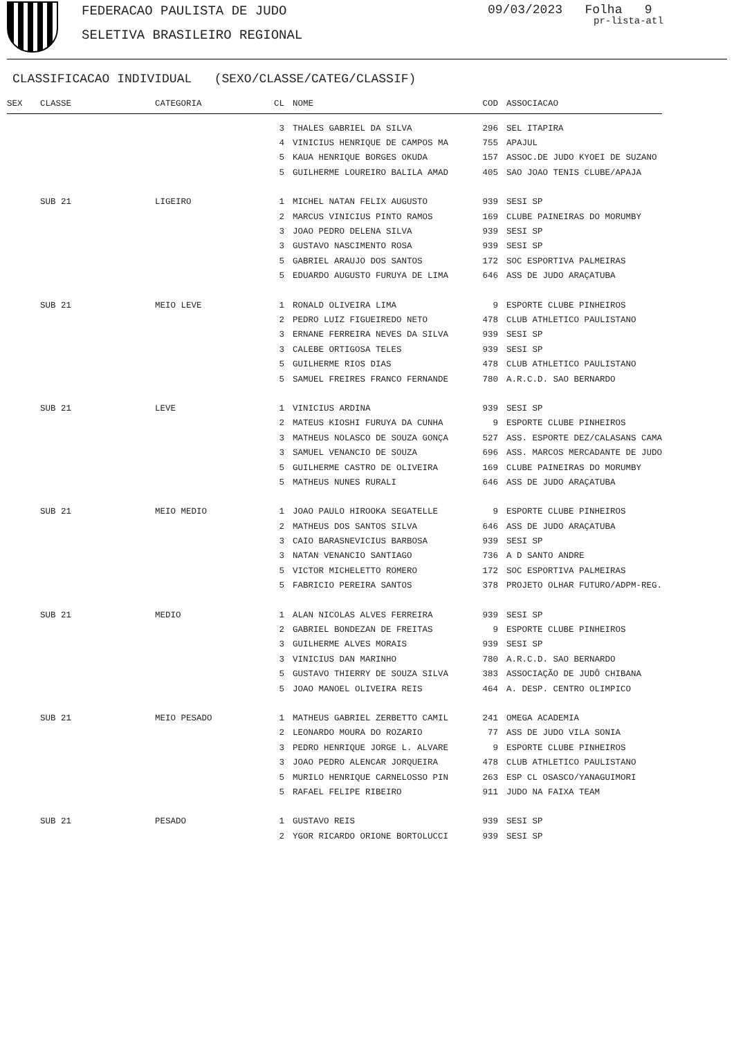FEDERACAO PAULISTA DE JUDO
SELETIVA BRASILEIRO REGIONAL
09/03/2023 Folha 9
pr-lista-atl
CLASSIFICACAO INDIVIDUAL (SEXO/CLASSE/CATEG/CLASSIF)
| SEX | CLASSE | CATEGORIA | CL | NOME | COD | ASSOCIACAO |
| --- | --- | --- | --- | --- | --- | --- |
| | | | 3 | THALES GABRIEL DA SILVA | 296 | SEL ITAPIRA |
| | | | 4 | VINICIUS HENRIQUE DE CAMPOS MA | 755 | APAJUL |
| | | | 5 | KAUA HENRIQUE BORGES OKUDA | 157 | ASSOC.DE JUDO KYOEI DE SUZANO |
| | | | 5 | GUILHERME LOUREIRO BALILA AMAD | 405 | SAO JOAO TENIS CLUBE/APAJA |
| | SUB 21 | LIGEIRO | 1 | MICHEL NATAN FELIX AUGUSTO | 939 | SESI SP |
| | | | 2 | MARCUS VINICIUS PINTO RAMOS | 169 | CLUBE PAINEIRAS DO MORUMBY |
| | | | 3 | JOAO PEDRO DELENA SILVA | 939 | SESI SP |
| | | | 3 | GUSTAVO NASCIMENTO ROSA | 939 | SESI SP |
| | | | 5 | GABRIEL ARAUJO DOS SANTOS | 172 | SOC ESPORTIVA PALMEIRAS |
| | | | 5 | EDUARDO AUGUSTO FURUYA DE LIMA | 646 | ASS DE JUDO ARAÇATUBA |
| | SUB 21 | MEIO LEVE | 1 | RONALD OLIVEIRA LIMA | 9 | ESPORTE CLUBE PINHEIROS |
| | | | 2 | PEDRO LUIZ FIGUEIREDO NETO | 478 | CLUB ATHLETICO PAULISTANO |
| | | | 3 | ERNANE FERREIRA NEVES DA SILVA | 939 | SESI SP |
| | | | 3 | CALEBE ORTIGOSA TELES | 939 | SESI SP |
| | | | 5 | GUILHERME RIOS DIAS | 478 | CLUB ATHLETICO PAULISTANO |
| | | | 5 | SAMUEL FREIRES FRANCO FERNANDE | 780 | A.R.C.D. SAO BERNARDO |
| | SUB 21 | LEVE | 1 | VINICIUS ARDINA | 939 | SESI SP |
| | | | 2 | MATEUS KIOSHI FURUYA DA CUNHA | 9 | ESPORTE CLUBE PINHEIROS |
| | | | 3 | MATHEUS NOLASCO DE SOUZA GONÇA | 527 | ASS. ESPORTE DEZ/CALASANS CAMA |
| | | | 3 | SAMUEL VENANCIO DE SOUZA | 696 | ASS. MARCOS MERCADANTE DE JUDO |
| | | | 5 | GUILHERME CASTRO DE OLIVEIRA | 169 | CLUBE PAINEIRAS DO MORUMBY |
| | | | 5 | MATHEUS NUNES RURALI | 646 | ASS DE JUDO ARAÇATUBA |
| | SUB 21 | MEIO MEDIO | 1 | JOAO PAULO HIROOKA SEGATELLE | 9 | ESPORTE CLUBE PINHEIROS |
| | | | 2 | MATHEUS DOS SANTOS SILVA | 646 | ASS DE JUDO ARAÇATUBA |
| | | | 3 | CAIO BARASNEVICIUS BARBOSA | 939 | SESI SP |
| | | | 3 | NATAN VENANCIO SANTIAGO | 736 | A D SANTO ANDRE |
| | | | 5 | VICTOR MICHELETTO ROMERO | 172 | SOC ESPORTIVA PALMEIRAS |
| | | | 5 | FABRICIO PEREIRA SANTOS | 378 | PROJETO OLHAR FUTURO/ADPM-REG. |
| | SUB 21 | MEDIO | 1 | ALAN NICOLAS ALVES FERREIRA | 939 | SESI SP |
| | | | 2 | GABRIEL BONDEZAN DE FREITAS | 9 | ESPORTE CLUBE PINHEIROS |
| | | | 3 | GUILHERME ALVES MORAIS | 939 | SESI SP |
| | | | 3 | VINICIUS DAN MARINHO | 780 | A.R.C.D. SAO BERNARDO |
| | | | 5 | GUSTAVO THIERRY DE SOUZA SILVA | 383 | ASSOCIAÇÃO DE JUDÔ CHIBANA |
| | | | 5 | JOAO MANOEL OLIVEIRA REIS | 464 | A. DESP. CENTRO OLIMPICO |
| | SUB 21 | MEIO PESADO | 1 | MATHEUS GABRIEL ZERBETTO CAMIL | 241 | OMEGA ACADEMIA |
| | | | 2 | LEONARDO MOURA DO ROZARIO | 77 | ASS DE JUDO VILA SONIA |
| | | | 3 | PEDRO HENRIQUE JORGE L. ALVARE | 9 | ESPORTE CLUBE PINHEIROS |
| | | | 3 | JOAO PEDRO ALENCAR JORQUEIRA | 478 | CLUB ATHLETICO PAULISTANO |
| | | | 5 | MURILO HENRIQUE CARNELOSSO PIN | 263 | ESP CL OSASCO/YANAGUIMORI |
| | | | 5 | RAFAEL FELIPE RIBEIRO | 911 | JUDO NA FAIXA TEAM |
| | SUB 21 | PESADO | 1 | GUSTAVO REIS | 939 | SESI SP |
| | | | 2 | YGOR RICARDO ORIONE BORTOLUCCI | 939 | SESI SP |